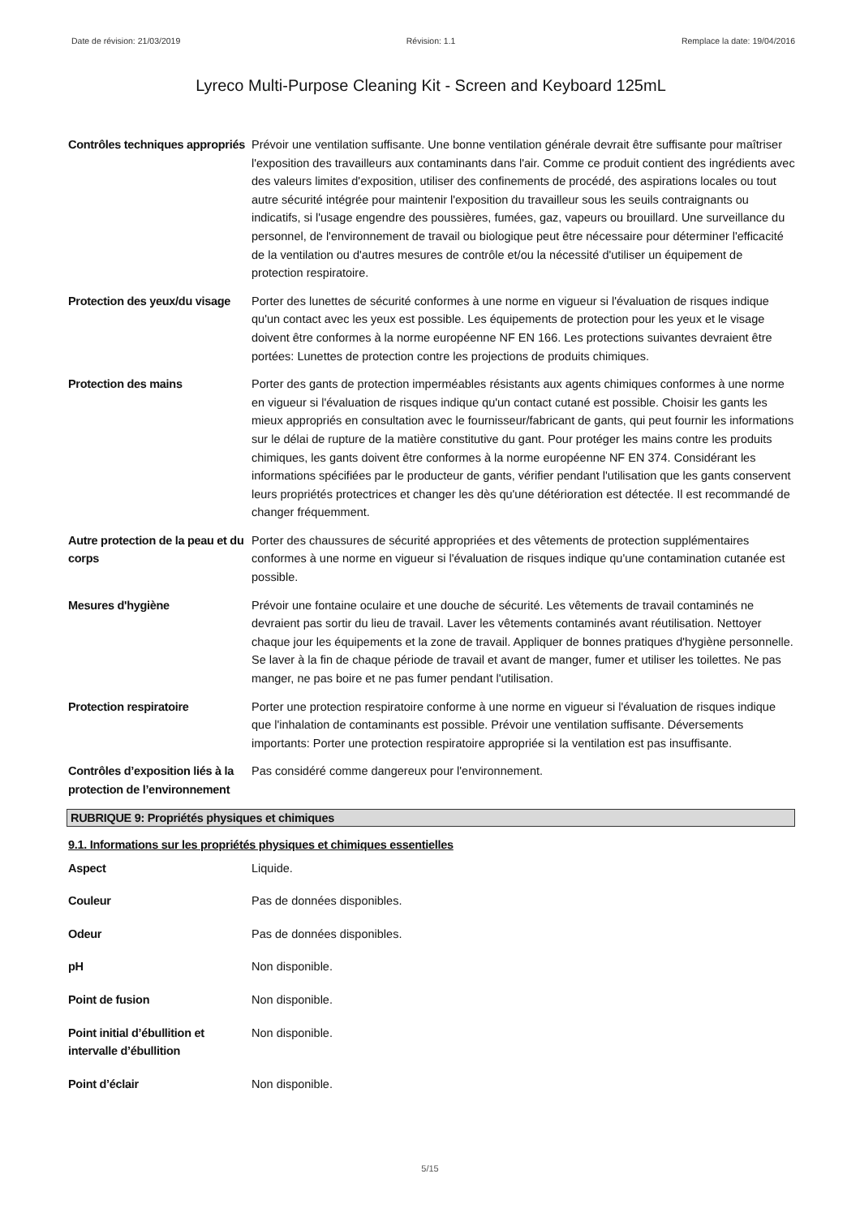Date de révision: 21/03/2019 Révision: 1.1 Remplace la date: 19/04/2016
Lyreco Multi-Purpose Cleaning Kit - Screen and Keyboard 125mL
Contrôles techniques appropriés
Prévoir une ventilation suffisante. Une bonne ventilation générale devrait être suffisante pour maîtriser l'exposition des travailleurs aux contaminants dans l'air. Comme ce produit contient des ingrédients avec des valeurs limites d'exposition, utiliser des confinements de procédé, des aspirations locales ou tout autre sécurité intégrée pour maintenir l'exposition du travailleur sous les seuils contraignants ou indicatifs, si l'usage engendre des poussières, fumées, gaz, vapeurs ou brouillard. Une surveillance du personnel, de l'environnement de travail ou biologique peut être nécessaire pour déterminer l'efficacité de la ventilation ou d'autres mesures de contrôle et/ou la nécessité d'utiliser un équipement de protection respiratoire.
Protection des yeux/du visage
Porter des lunettes de sécurité conformes à une norme en vigueur si l'évaluation de risques indique qu'un contact avec les yeux est possible. Les équipements de protection pour les yeux et le visage doivent être conformes à la norme européenne NF EN 166. Les protections suivantes devraient être portées: Lunettes de protection contre les projections de produits chimiques.
Protection des mains Porter des gants de protection imperméables résistants aux agents chimiques conformes à une norme en vigueur si l'évaluation de risques indique qu'un contact cutané est possible. Choisir les gants les mieux appropriés en consultation avec le fournisseur/fabricant de gants, qui peut fournir les informations sur le délai de rupture de la matière constitutive du gant. Pour protéger les mains contre les produits chimiques, les gants doivent être conformes à la norme européenne NF EN 374. Considérant les informations spécifiées par le producteur de gants, vérifier pendant l'utilisation que les gants conservent leurs propriétés protectrices et changer les dès qu'une détérioration est détectée. Il est recommandé de changer fréquemment.
Autre protection de la peau et du corps
Porter des chaussures de sécurité appropriées et des vêtements de protection supplémentaires conformes à une norme en vigueur si l'évaluation de risques indique qu'une contamination cutanée est possible.
Mesures d'hygiène Prévoir une fontaine oculaire et une douche de sécurité. Les vêtements de travail contaminés ne devraient pas sortir du lieu de travail. Laver les vêtements contaminés avant réutilisation. Nettoyer chaque jour les équipements et la zone de travail. Appliquer de bonnes pratiques d'hygiène personnelle. Se laver à la fin de chaque période de travail et avant de manger, fumer et utiliser les toilettes. Ne pas manger, ne pas boire et ne pas fumer pendant l'utilisation.
Protection respiratoire Porter une protection respiratoire conforme à une norme en vigueur si l'évaluation de risques indique que l'inhalation de contaminants est possible. Prévoir une ventilation suffisante. Déversements importants: Porter une protection respiratoire appropriée si la ventilation est pas insuffisante.
Contrôles d’exposition liés à la protection de l’environnement
Pas considéré comme dangereux pour l'environnement.
RUBRIQUE 9: Propriétés physiques et chimiques
9.1. Informations sur les propriétés physiques et chimiques essentielles
Aspect Liquide.
Couleur Pas de données disponibles.
Odeur Pas de données disponibles.
pH Non disponible.
Point de fusion Non disponible.
Point initial d’ébullition et intervalle d’ébullition
Non disponible.
Point d’éclair Non disponible.
5/15